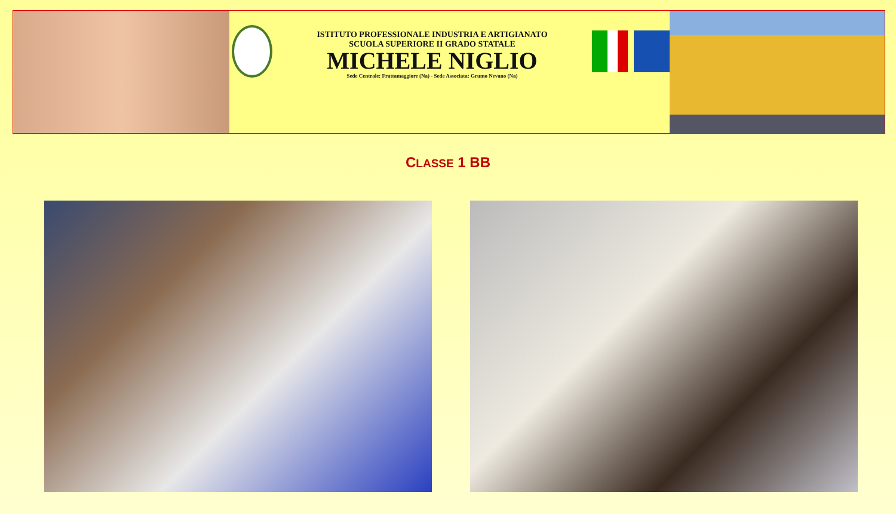ISTITUTO PROFESSIONALE INDUSTRIA E ARTIGIANATO
SCUOLA SUPERIORE II GRADO STATALE
MICHELE NIGLIO
Sede Centrale: Frattamaggiore (Na) - Sede Associata: Grumo Nevano (Na)
CLASSE 1 BB